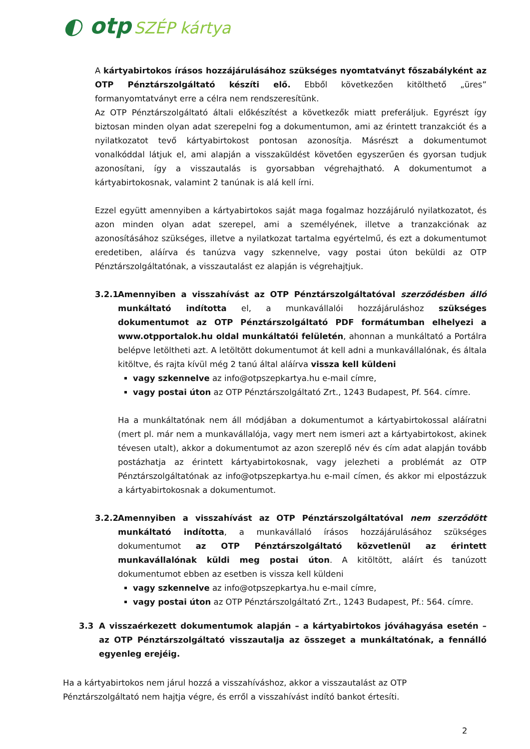◐ otp SZÉP kártya
A kártyabirtokos írásos hozzájárulásához szükséges nyomtatványt főszabályként az OTP Pénztárszolgáltató készíti elő. Ebből következően kitölthető „üres” formanyomtatványt erre a célra nem rendszeresítünk.
Az OTP Pénztárszolgáltató általi előkészítést a következők miatt preferáljuk. Egyrészt így biztosan minden olyan adat szerepelni fog a dokumentumon, ami az érintett tranzakciót és a nyilatkozatot tevő kártyabirtokost pontosan azonosítja. Másrészt a dokumentumot vonalkóddal látjuk el, ami alapján a visszaküldést követően egyszerűen és gyorsan tudjuk azonosítani, így a visszautalás is gyorsabban végrehajtható. A dokumentumot a kártyabirtokosnak, valamint 2 tanúnak is alá kell írni.
Ezzel együtt amennyiben a kártyabirtokos saját maga fogalmaz hozzájáruló nyilatkozatot, és azon minden olyan adat szerepel, ami a személyének, illetve a tranzakciónak az azonosításához szükséges, illetve a nyilatkozat tartalma egyértelmű, és ezt a dokumentumot eredetiben, aláírva és tanúzva vagy szkennelve, vagy postai úton beküldi az OTP Pénztárszolgáltatónak, a visszautalást ez alapján is végrehajtjuk.
3.2.1
Amennyiben a visszahívást az OTP Pénztárszolgáltatóval szerződésben álló munkáltató indította el, a munkavállalói hozzájáruláshoz szükséges dokumentumot az OTP Pénztárszolgáltató PDF formátumban elhelyezi a www.otpportalok.hu oldal munkáltatói felületén, ahonnan a munkáltató a Portálra belépve letöltheti azt. A letöltött dokumentumot át kell adni a munkavállalónak, és általa kitöltve, és rajta kívül még 2 tanú által aláírva vissza kell küldeni
vagy szkennelve az info@otpszepkartya.hu e-mail címre,
vagy postai úton az OTP Pénztárszolgáltató Zrt., 1243 Budapest, Pf. 564. címre.
Ha a munkáltatónak nem áll módjában a dokumentumot a kártyabirtokossal aláíratni (mert pl. már nem a munkavállalója, vagy mert nem ismeri azt a kártyabirtokost, akinek tévesen utalt), akkor a dokumentumot az azon szereplő név és cím adat alapján tovább postázhatja az érintett kártyabirtokosnak, vagy jelezheti a problémát az OTP Pénztárszolgáltatónak az info@otpszepkartya.hu e-mail címen, és akkor mi elpostázzuk a kártyabirtokosnak a dokumentumot.
3.2.2
Amennyiben a visszahívást az OTP Pénztárszolgáltatóval nem szerződött munkáltató indította, a munkavállaló írásos hozzájárulásához szükséges dokumentumot az OTP Pénztárszolgáltató közvetlenül az érintett munkavállalónak küldi meg postai úton. A kitöltött, aláírt és tanúzott dokumentumot ebben az esetben is vissza kell küldeni
vagy szkennelve az info@otpszepkartya.hu e-mail címre,
vagy postai úton az OTP Pénztárszolgáltató Zrt., 1243 Budapest, Pf.: 564. címre.
3.3 A visszaérkezett dokumentumok alapján – a kártyabirtokos jóváhagyása esetén – az OTP Pénztárszolgáltató visszautalja az összeget a munkáltatónak, a fennálló egyenleg erejéig.
Ha a kártyabirtokos nem járul hozzá a visszahíváshoz, akkor a visszautalást az OTP Pénztárszolgáltató nem hajtja végre, és erről a visszahívást indító bankot értesíti.
2